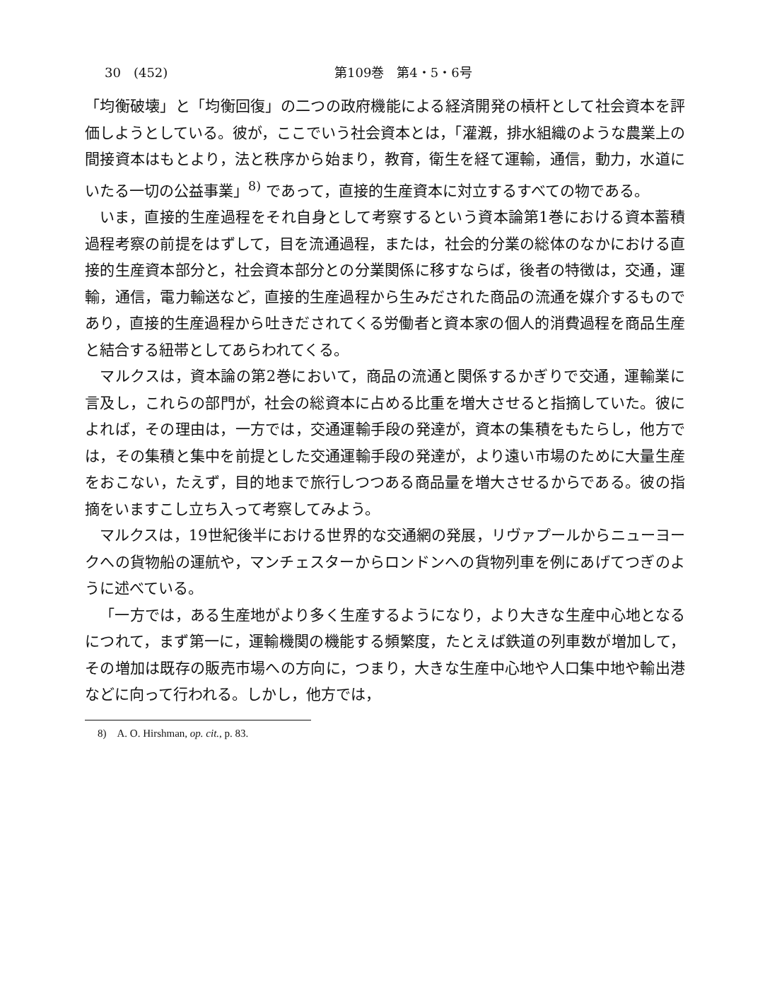30　(452) 第109巻　第4・5・6号
「均衡破壊」と「均衡回復」の二つの政府機能による経済開発の槓杆として社会資本を評価しようとしている。彼が，ここでいう社会資本とは，「灌漑，排水組織のような農業上の間接資本はもとより，法と秩序から始まり，教育，衛生を経て運輸，通信，動力，水道にいたる一切の公益事業」<sup>8)</sup> であって，直接的生産資本に対立するすべての物である。
いま，直接的生産過程をそれ自身として考察するという資本論第1巻における資本蓄積過程考察の前提をはずして，目を流通過程，または，社会的分業の総体のなかにおける直接的生産資本部分と，社会資本部分との分業関係に移すならば，後者の特徴は，交通，運輸，通信，電力輸送など，直接的生産過程から生みだされた商品の流通を媒介するものであり，直接的生産過程から吐きだされてくる労働者と資本家の個人的消費過程を商品生産と結合する紐帯としてあらわれてくる。
マルクスは，資本論の第2巻において，商品の流通と関係するかぎりで交通，運輸業に言及し，これらの部門が，社会の総資本に占める比重を増大させると指摘していた。彼によれば，その理由は，一方では，交通運輸手段の発達が，資本の集積をもたらし，他方では，その集積と集中を前提とした交通運輸手段の発達が，より遠い市場のために大量生産をおこない，たえず，目的地まで旅行しつつある商品量を増大させるからである。彼の指摘をいますこし立ち入って考察してみよう。
マルクスは，19世紀後半における世界的な交通網の発展，リヴァプールからニューヨークへの貨物船の運航や，マンチェスターからロンドンへの貨物列車を例にあげてつぎのように述べている。
「一方では，ある生産地がより多く生産するようになり，より大きな生産中心地となるにつれて，まず第一に，運輸機関の機能する頻繁度，たとえば鉄道の列車数が増加して，その増加は既存の販売市場への方向に，つまり，大きな生産中心地や人口集中地や輸出港などに向って行われる。しかし，他方では，
8)　A. O. Hirshman, op. cit., p. 83.